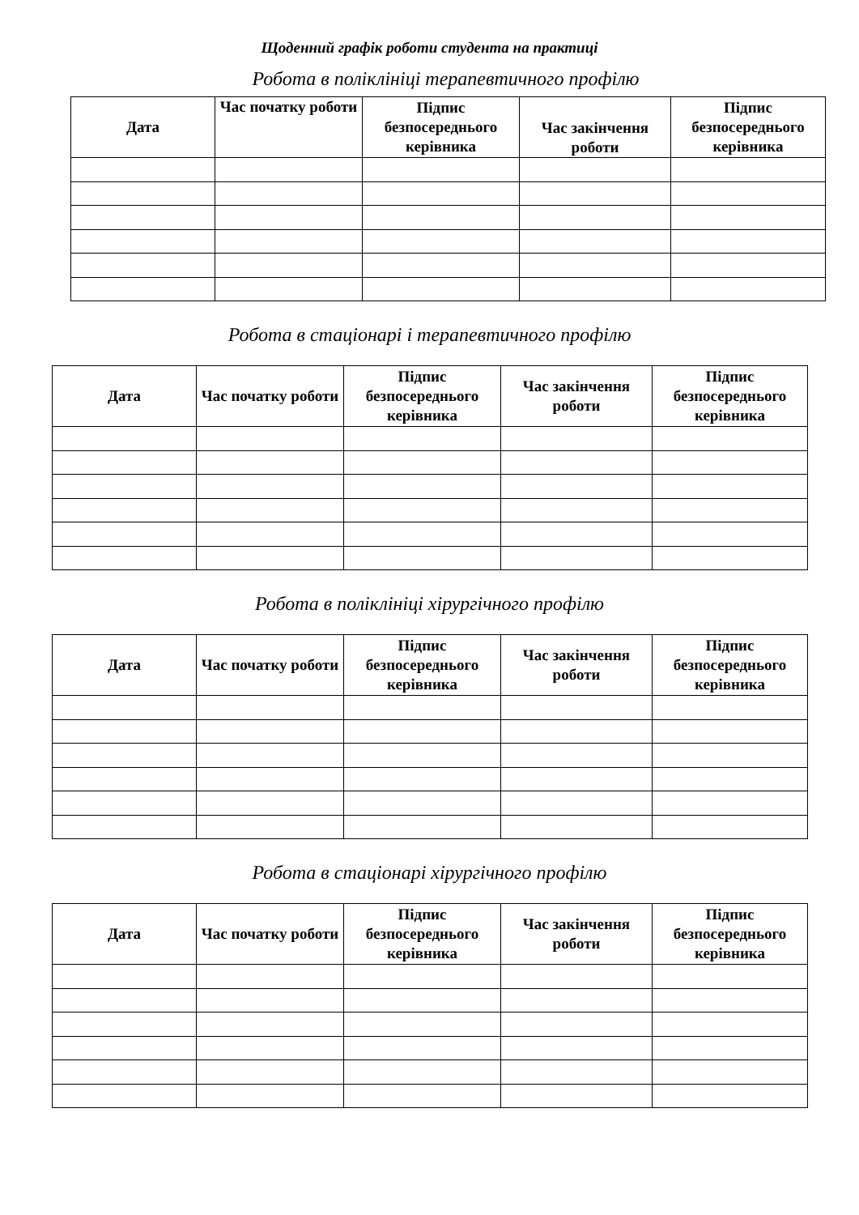Щоденний графік роботи студента на практиці
Робота в поліклініці терапевтичного профілю
| Дата | Час початку роботи | Підпис безпосереднього керівника | Час закінчення роботи | Підпис безпосереднього керівника |
| --- | --- | --- | --- | --- |
Робота в стаціонарі і терапевтичного профілю
| Дата | Час початку роботи | Підпис безпосереднього керівника | Час закінчення роботи | Підпис безпосереднього керівника |
| --- | --- | --- | --- | --- |
Робота в поліклініці хірургічного профілю
| Дата | Час початку роботи | Підпис безпосереднього керівника | Час закінчення роботи | Підпис безпосереднього керівника |
| --- | --- | --- | --- | --- |
Робота в стаціонарі хірургічного профілю
| Дата | Час початку роботи | Підпис безпосереднього керівника | Час закінчення роботи | Підпис безпосереднього керівника |
| --- | --- | --- | --- | --- |